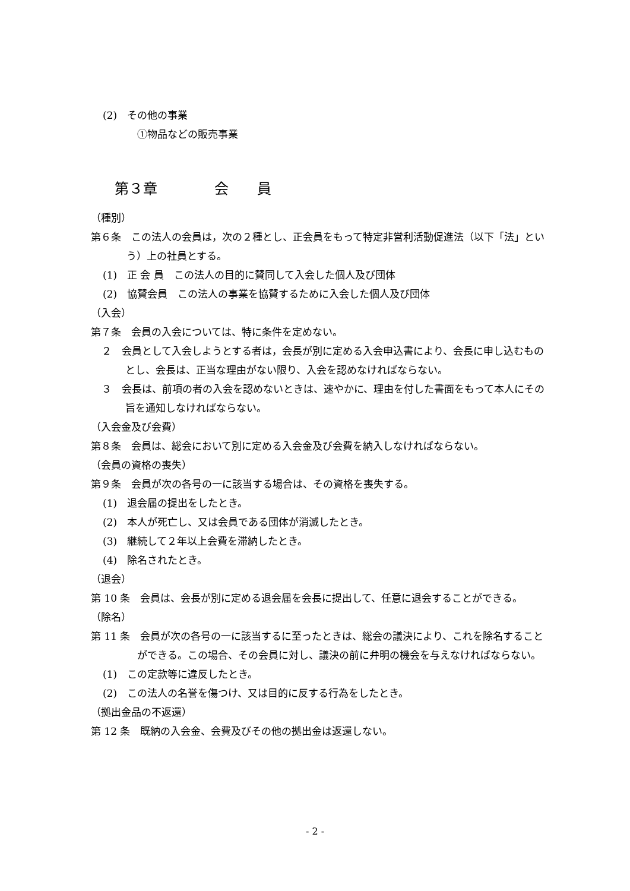(2)　その他の事業
①物品などの販売事業
第３章　　　　会　　員
（種別）
第６条　この法人の会員は，次の２種とし、正会員をもって特定非営利活動促進法（以下「法」という）上の社員とする。
(1)　正 会 員　この法人の目的に賛同して入会した個人及び団体
(2)　協賛会員　この法人の事業を協賛するために入会した個人及び団体
（入会）
第７条　会員の入会については、特に条件を定めない。
２　会員として入会しようとする者は，会長が別に定める入会申込書により、会長に申し込むものとし、会長は、正当な理由がない限り、入会を認めなければならない。
３　会長は、前項の者の入会を認めないときは、速やかに、理由を付した書面をもって本人にその旨を通知しなければならない。
（入会金及び会費）
第８条　会員は、総会において別に定める入会金及び会費を納入しなければならない。
（会員の資格の喪失）
第９条　会員が次の各号の一に該当する場合は、その資格を喪失する。
(1)　退会届の提出をしたとき。
(2)　本人が死亡し、又は会員である団体が消滅したとき。
(3)　継続して２年以上会費を滞納したとき。
(4)　除名されたとき。
（退会）
第 10 条　会員は、会長が別に定める退会届を会長に提出して、任意に退会することができる。
（除名）
第 11 条　会員が次の各号の一に該当するに至ったときは、総会の議決により、これを除名することができる。この場合、その会員に対し、議決の前に弁明の機会を与えなければならない。
(1)　この定款等に違反したとき。
(2)　この法人の名誉を傷つけ、又は目的に反する行為をしたとき。
（拠出金品の不返還）
第 12 条　既納の入会金、会費及びその他の拠出金は返還しない。
- 2 -